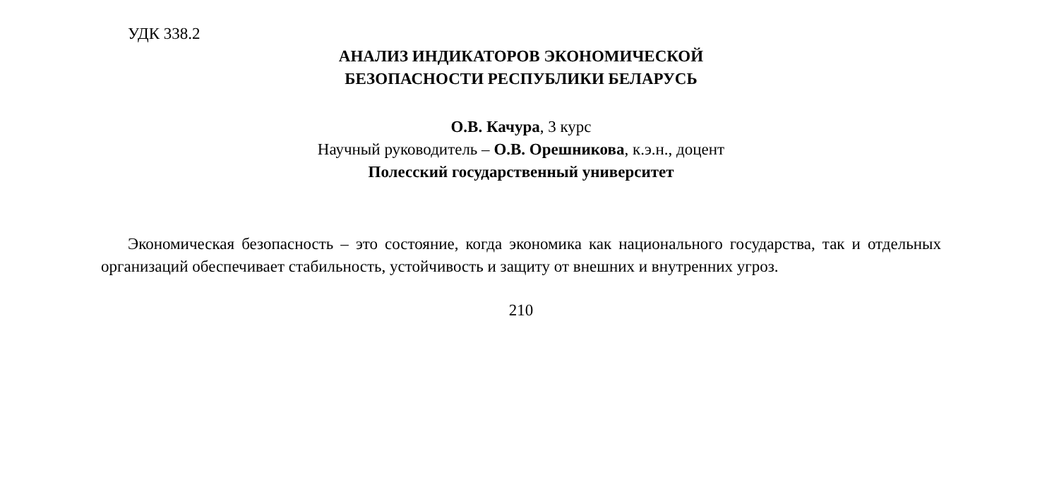УДК 338.2
АНАЛИЗ ИНДИКАТОРОВ ЭКОНОМИЧЕСКОЙ
БЕЗОПАСНОСТИ РЕСПУБЛИКИ БЕЛАРУСЬ
О.В. Качура, 3 курс
Научный руководитель – О.В. Орешникова, к.э.н., доцент
Полесский государственный университет
Экономическая безопасность – это состояние, когда экономика как национального государства, так и отдельных организаций обеспечивает стабильность, устойчивость и защиту от внешних и внутренних угроз.
210